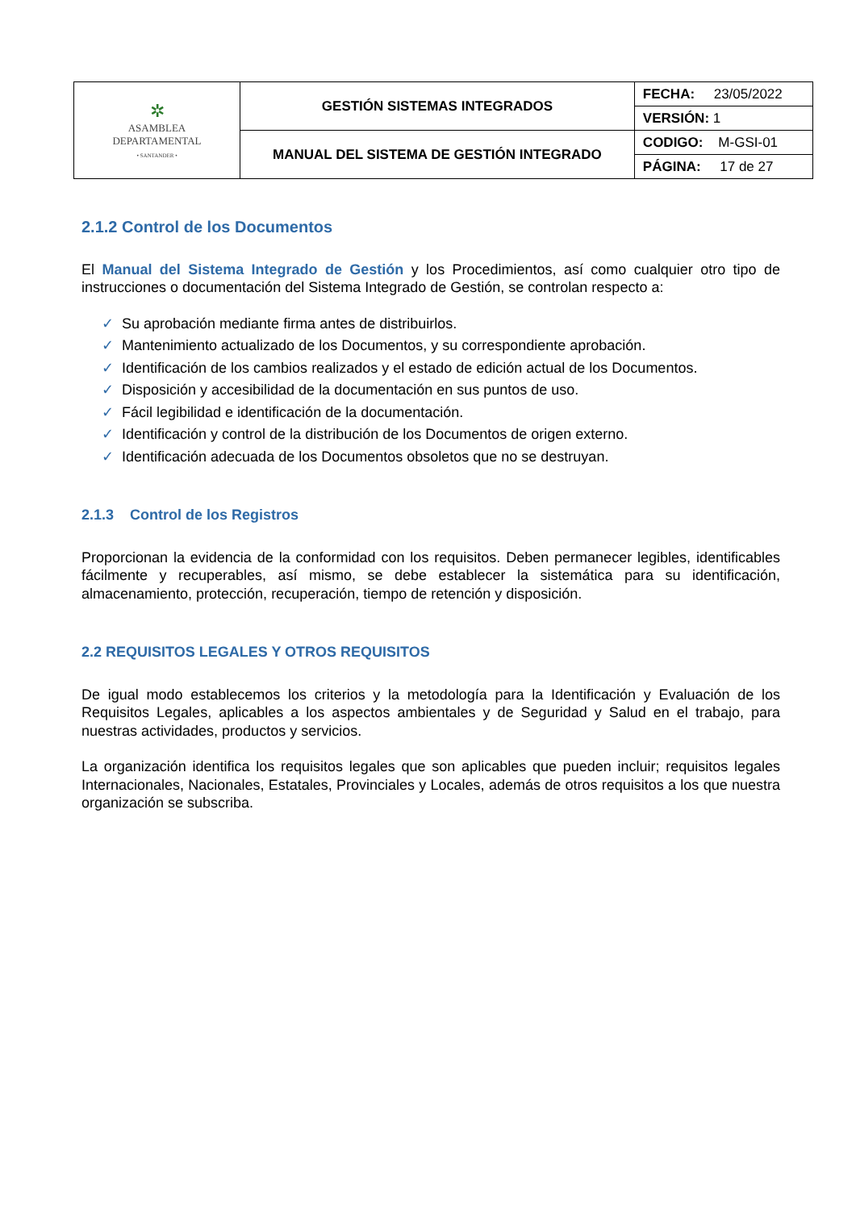| ✲ ASAMBLEA DEPARTAMENTAL • SANTANDER • | GESTIÓN SISTEMAS INTEGRADOS | FECHA: 23/05/2022 |
| | | VERSIÓN: 1 |
| | MANUAL DEL SISTEMA DE GESTIÓN INTEGRADO | CODIGO: M-GSI-01 |
| | | PÁGINA: 17 de 27 |
2.1.2 Control de los Documentos
El Manual del Sistema Integrado de Gestión y los Procedimientos, así como cualquier otro tipo de instrucciones o documentación del Sistema Integrado de Gestión, se controlan respecto a:
✓ Su aprobación mediante firma antes de distribuirlos.
✓ Mantenimiento actualizado de los Documentos, y su correspondiente aprobación.
✓ Identificación de los cambios realizados y el estado de edición actual de los Documentos.
✓ Disposición y accesibilidad de la documentación en sus puntos de uso.
✓ Fácil legibilidad e identificación de la documentación.
✓ Identificación y control de la distribución de los Documentos de origen externo.
✓ Identificación adecuada de los Documentos obsoletos que no se destruyan.
2.1.3 Control de los Registros
Proporcionan la evidencia de la conformidad con los requisitos. Deben permanecer legibles, identificables fácilmente y recuperables, así mismo, se debe establecer la sistemática para su identificación, almacenamiento, protección, recuperación, tiempo de retención y disposición.
2.2 REQUISITOS LEGALES Y OTROS REQUISITOS
De igual modo establecemos los criterios y la metodología para la Identificación y Evaluación de los Requisitos Legales, aplicables a los aspectos ambientales y de Seguridad y Salud en el trabajo, para nuestras actividades, productos y servicios.
La organización identifica los requisitos legales que son aplicables que pueden incluir; requisitos legales Internacionales, Nacionales, Estatales, Provinciales y Locales, además de otros requisitos a los que nuestra organización se subscriba.